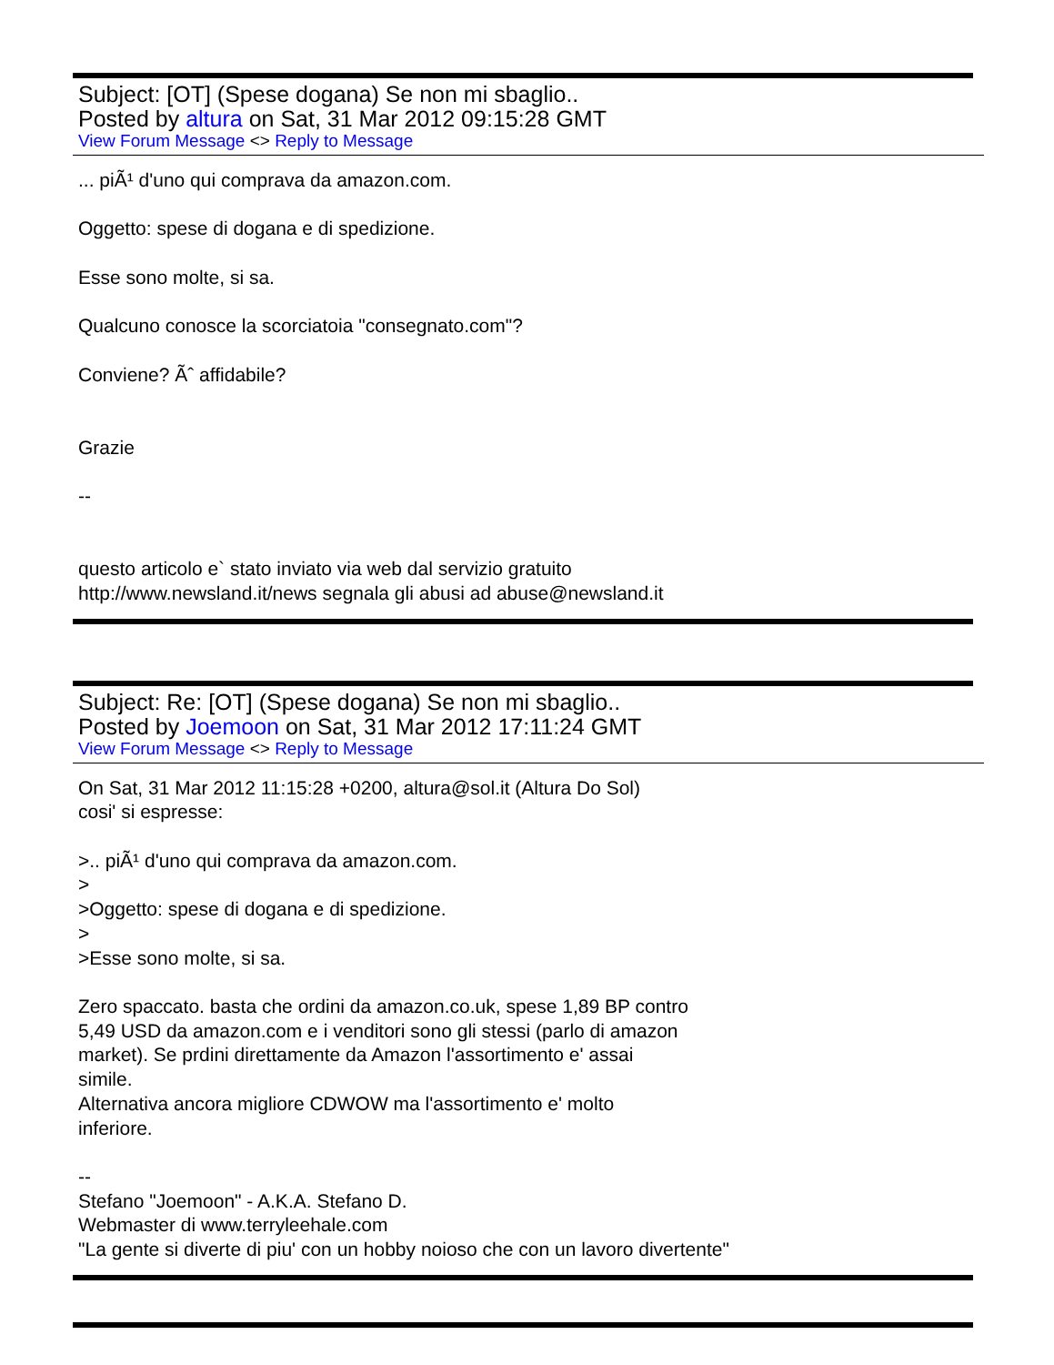Subject: [OT] (Spese dogana) Se non mi sbaglio..
Posted by altura on Sat, 31 Mar 2012 09:15:28 GMT
View Forum Message <> Reply to Message
... piÃ¹ d'uno qui comprava da amazon.com. Oggetto: spese di dogana e di spedizione. Esse sono molte, si sa. Qualcuno conosce la scorciatoia "consegnato.com"? Conviene? Ãˆ affidabile? Grazie -- questo articolo e` stato inviato via web dal servizio gratuito http://www.newsland.it/news segnala gli abusi ad abuse@newsland.it
Subject: Re: [OT] (Spese dogana) Se non mi sbaglio..
Posted by Joemoon on Sat, 31 Mar 2012 17:11:24 GMT
View Forum Message <> Reply to Message
On Sat, 31 Mar 2012 11:15:28 +0200, altura@sol.it (Altura Do Sol) cosi' si espresse: >.. piÃ¹ d'uno qui comprava da amazon.com. > >Oggetto: spese di dogana e di spedizione. > >Esse sono molte, si sa. Zero spaccato. basta che ordini da amazon.co.uk, spese 1,89 BP contro 5,49 USD da amazon.com e i venditori sono gli stessi (parlo di amazon market). Se prdini direttamente da Amazon l'assortimento e' assai simile. Alternativa ancora migliore CDWOW ma l'assortimento e' molto inferiore. -- Stefano "Joemoon" - A.K.A. Stefano D. Webmaster di www.terryleehale.com "La gente si diverte di piu' con un hobby noioso che con un lavoro divertente"